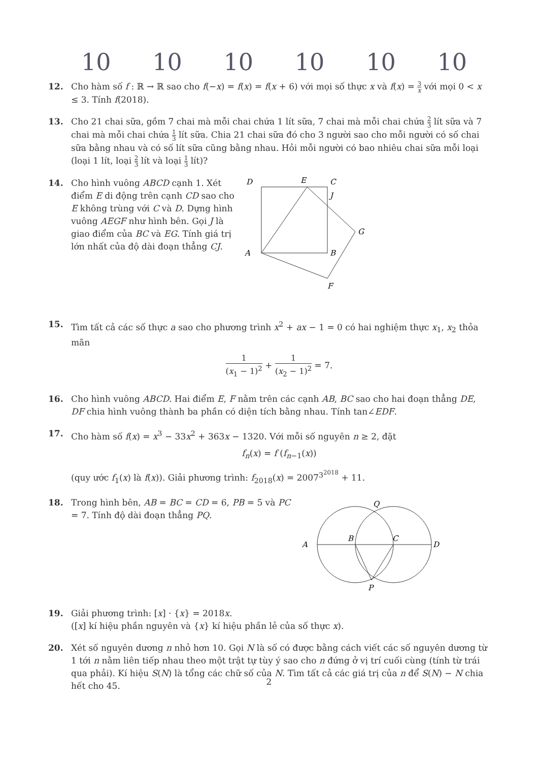10 10 10 10 10 10
12. Cho hàm số f : ℝ → ℝ sao cho f(−x) = f(x) = f(x + 6) với mọi số thực x và f(x) = 3 x với mọi 0 < x ≤ 3. Tính f(2018).
13. Cho 21 chai sữa, gồm 7 chai mà mỗi chai chứa 1 lít sữa, 7 chai mà mỗi chai chứa 2 3 lít sữa và 7 chai mà mỗi chai chứa 1 3 lít sữa. Chia 21 chai sữa đó cho 3 người sao cho mỗi người có số chai sữa bằng nhau và có số lít sữa cũng bằng nhau. Hỏi mỗi người có bao nhiêu chai sữa mỗi loại (loại 1 lít, loại 2 3 lít và loại 1 3 lít)?
14. Cho hình vuông ABCD cạnh 1. Xét điểm E di động trên cạnh CD sao cho E không trùng với C và D. Dựng hình vuông AEGF như hình bên. Gọi J là giao điểm của BC và EG. Tính giá trị lớn nhất của độ dài đoạn thẳng CJ.
D
E
C
J
G
A
B
F
15. Tìm tất cả các số thực a sao cho phương trình x<sup>2</sup> + ax − 1 = 0 có hai nghiệm thực x<sub>1</sub>, x<sub>2</sub> thỏa mãn
1 (x<sub>1</sub> − 1)<sup>2</sup> + 1 (x<sub>2</sub> − 1)<sup>2</sup> = 7.
16. Cho hình vuông ABCD. Hai điểm E, F nằm trên các cạnh AB, BC sao cho hai đoạn thẳng DE, DF chia hình vuông thành ba phần có diện tích bằng nhau. Tính tan∠EDF.
17. Cho hàm số f(x) = x<sup>3</sup> − 33x<sup>2</sup> + 363x − 1320. Với mỗi số nguyên n ≥ 2, đặt
f<sub>n</sub>(x) = f (f<sub>n−1</sub>(x))
(quy ước f<sub>1</sub>(x) là f(x)). Giải phương trình: f<sub>2018</sub>(x) = 2007<sup>3<sup>2018</sup></sup> + 11.
18. Trong hình bên, AB = BC = CD = 6, PB = 5 và PC = 7. Tính độ dài đoạn thẳng PQ.
A
B
C
D
Q
P
19. Giải phương trình: [x] · {x} = 2018x.
([x] kí hiệu phần nguyên và {x} kí hiệu phần lẻ của số thực x).
20. Xét số nguyên dương n nhỏ hơn 10. Gọi N là số có được bằng cách viết các số nguyên dương từ 1 tới n nằm liên tiếp nhau theo một trật tự tùy ý sao cho n đứng ở vị trí cuối cùng (tính từ trái qua phải). Kí hiệu S(N) là tổng các chữ số của N. Tìm tất cả các giá trị của n để S(N) − N chia hết cho 45.
2